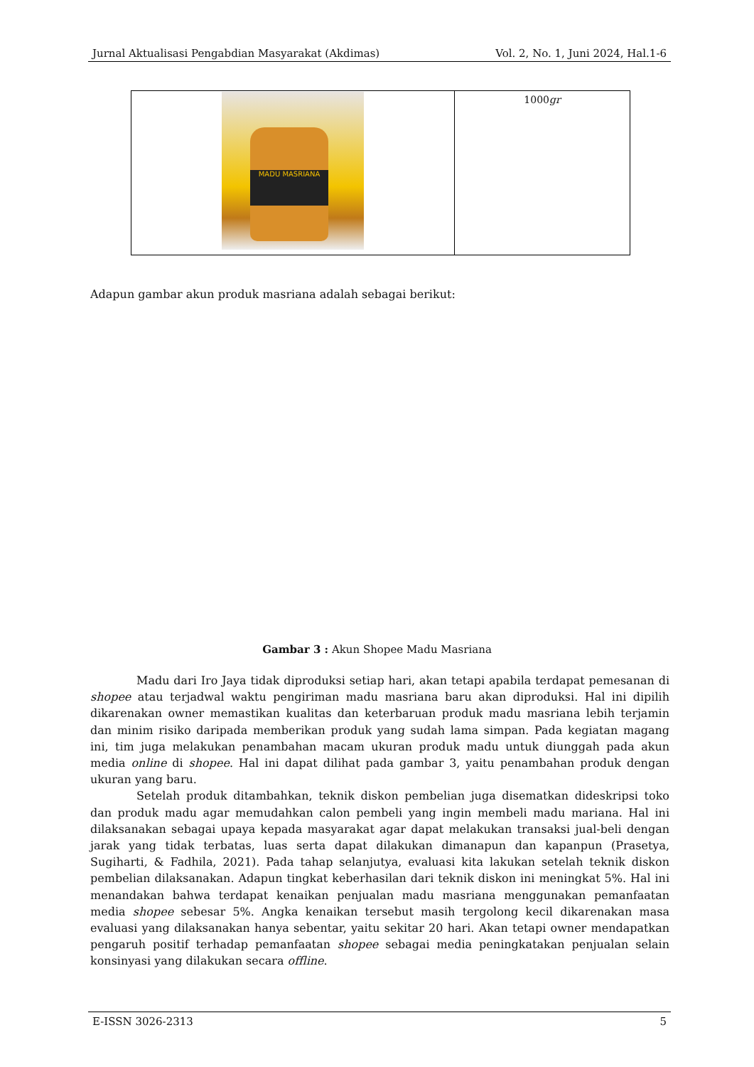Jurnal Aktualisasi Pengabdian Masyarakat (Akdimas) Vol. 2, No. 1, Juni 2024, Hal.1-6
| MADU MASRIANA | 1000 gr |
Adapun gambar akun produk masriana adalah sebagai berikut:
Gambar 3 : Akun Shopee Madu Masriana
Madu dari Iro Jaya tidak diproduksi setiap hari, akan tetapi apabila terdapat pemesanan di shopee atau terjadwal waktu pengiriman madu masriana baru akan diproduksi. Hal ini dipilih dikarenakan owner memastikan kualitas dan keterbaruan produk madu masriana lebih terjamin dan minim risiko daripada memberikan produk yang sudah lama simpan. Pada kegiatan magang ini, tim juga melakukan penambahan macam ukuran produk madu untuk diunggah pada akun media online di shopee. Hal ini dapat dilihat pada gambar 3, yaitu penambahan produk dengan ukuran yang baru.
Setelah produk ditambahkan, teknik diskon pembelian juga disematkan dideskripsi toko dan produk madu agar memudahkan calon pembeli yang ingin membeli madu mariana. Hal ini dilaksanakan sebagai upaya kepada masyarakat agar dapat melakukan transaksi jual-beli dengan jarak yang tidak terbatas, luas serta dapat dilakukan dimanapun dan kapanpun (Prasetya, Sugiharti, & Fadhila, 2021). Pada tahap selanjutya, evaluasi kita lakukan setelah teknik diskon pembelian dilaksanakan. Adapun tingkat keberhasilan dari teknik diskon ini meningkat 5%. Hal ini menandakan bahwa terdapat kenaikan penjualan madu masriana menggunakan pemanfaatan media shopee sebesar 5%. Angka kenaikan tersebut masih tergolong kecil dikarenakan masa evaluasi yang dilaksanakan hanya sebentar, yaitu sekitar 20 hari. Akan tetapi owner mendapatkan pengaruh positif terhadap pemanfaatan shopee sebagai media peningkatakan penjualan selain konsinyasi yang dilakukan secara offline.
E-ISSN 3026-2313 5